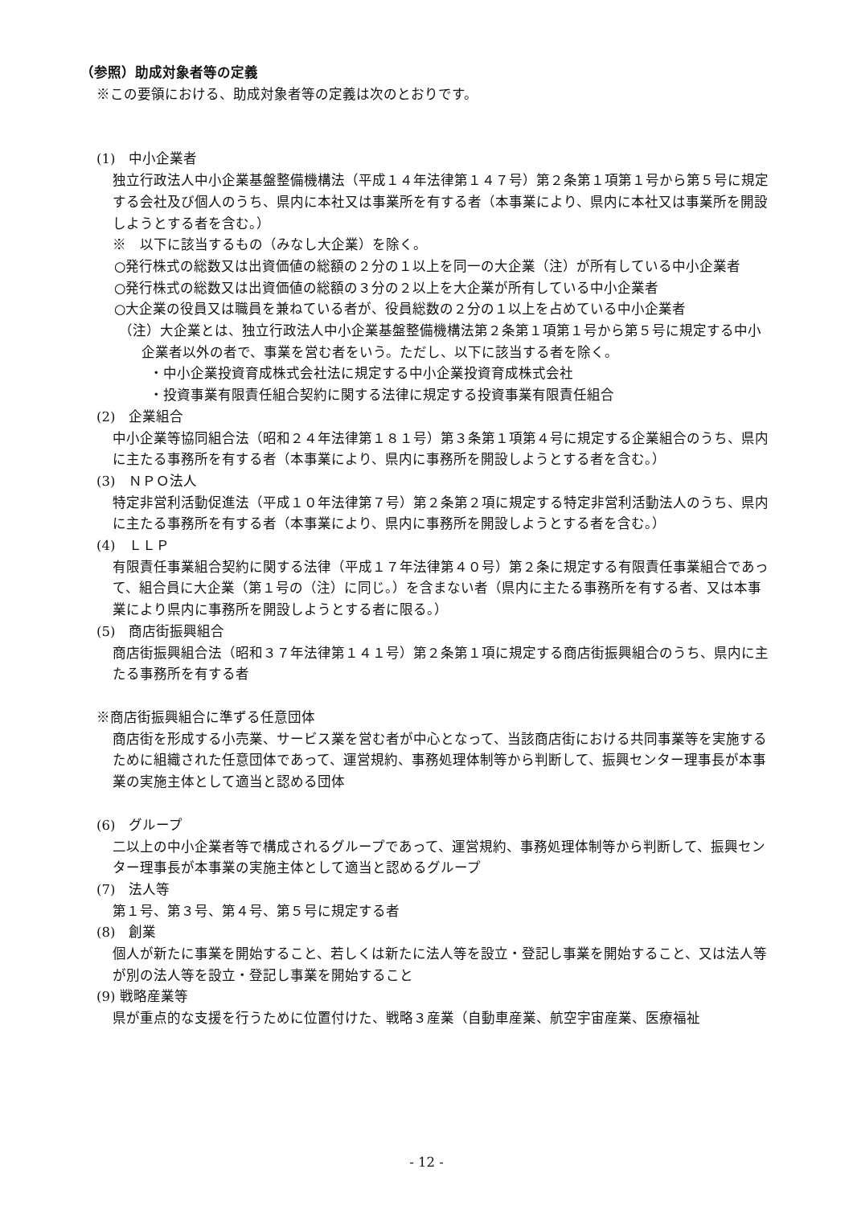（参照）助成対象者等の定義
※この要領における、助成対象者等の定義は次のとおりです。
(1)　中小企業者
独立行政法人中小企業基盤整備機構法（平成１４年法律第１４７号）第２条第１項第１号から第５号に規定する会社及び個人のうち、県内に本社又は事業所を有する者（本事業により、県内に本社又は事業所を開設しようとする者を含む。）
※　以下に該当するもの（みなし大企業）を除く。
○発行株式の総数又は出資価値の総額の２分の１以上を同一の大企業（注）が所有している中小企業者
○発行株式の総数又は出資価値の総額の３分の２以上を大企業が所有している中小企業者
○大企業の役員又は職員を兼ねている者が、役員総数の２分の１以上を占めている中小企業者
（注）大企業とは、独立行政法人中小企業基盤整備機構法第２条第１項第１号から第５号に規定する中小企業者以外の者で、事業を営む者をいう。ただし、以下に該当する者を除く。
・中小企業投資育成株式会社法に規定する中小企業投資育成株式会社
・投資事業有限責任組合契約に関する法律に規定する投資事業有限責任組合
(2)　企業組合
中小企業等協同組合法（昭和２４年法律第１８１号）第３条第１項第４号に規定する企業組合のうち、県内に主たる事務所を有する者（本事業により、県内に事務所を開設しようとする者を含む。）
(3)　ＮＰＯ法人
特定非営利活動促進法（平成１０年法律第７号）第２条第２項に規定する特定非営利活動法人のうち、県内に主たる事務所を有する者（本事業により、県内に事務所を開設しようとする者を含む。）
(4)　ＬＬＰ
有限責任事業組合契約に関する法律（平成１７年法律第４０号）第２条に規定する有限責任事業組合であって、組合員に大企業（第１号の（注）に同じ。）を含まない者（県内に主たる事務所を有する者、又は本事業により県内に事務所を開設しようとする者に限る。）
(5)　商店街振興組合
商店街振興組合法（昭和３７年法律第１４１号）第２条第１項に規定する商店街振興組合のうち、県内に主たる事務所を有する者
※商店街振興組合に準ずる任意団体
商店街を形成する小売業、サービス業を営む者が中心となって、当該商店街における共同事業等を実施するために組織された任意団体であって、運営規約、事務処理体制等から判断して、振興センター理事長が本事業の実施主体として適当と認める団体
(6)　グループ
二以上の中小企業者等で構成されるグループであって、運営規約、事務処理体制等から判断して、振興センター理事長が本事業の実施主体として適当と認めるグループ
(7)　法人等
第１号、第３号、第４号、第５号に規定する者
(8)　創業
個人が新たに事業を開始すること、若しくは新たに法人等を設立・登記し事業を開始すること、又は法人等が別の法人等を設立・登記し事業を開始すること
(9) 戦略産業等
県が重点的な支援を行うために位置付けた、戦略３産業（自動車産業、航空宇宙産業、医療福祉
- 12 -